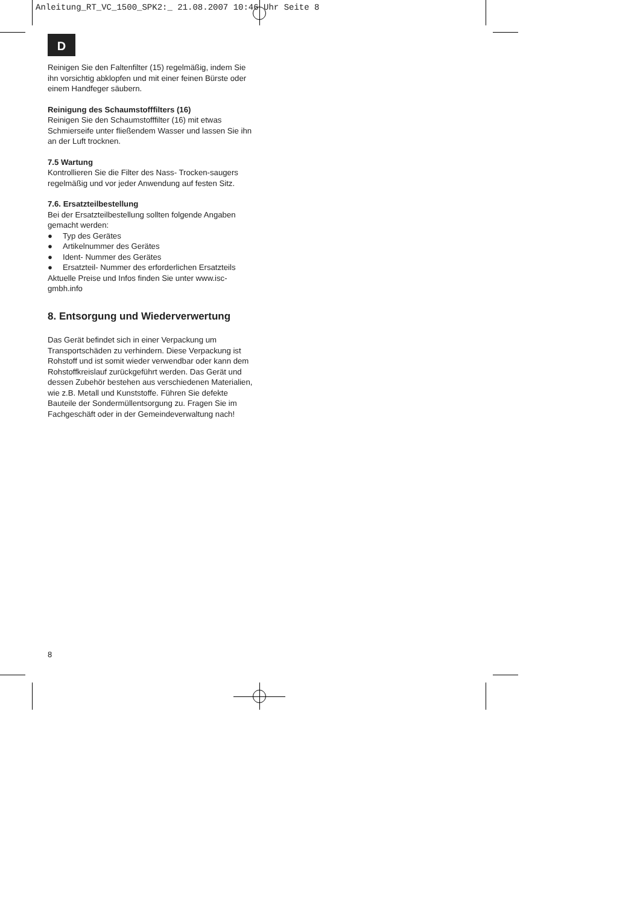Anleitung_RT_VC_1500_SPK2:_ 21.08.2007 10:46 Uhr Seite 8
D
Reinigen Sie den Faltenfilter (15) regelmäßig, indem Sie ihn vorsichtig abklopfen und mit einer feinen Bürste oder einem Handfeger säubern.
Reinigung des Schaumstofffilters (16)
Reinigen Sie den Schaumstofffilter (16) mit etwas Schmierseife unter fließendem Wasser und lassen Sie ihn an der Luft trocknen.
7.5 Wartung
Kontrollieren Sie die Filter des Nass- Trocken-saugers regelmäßig und vor jeder Anwendung auf festen Sitz.
7.6. Ersatzteilbestellung
Bei der Ersatzteilbestellung sollten folgende Angaben gemacht werden:
● Typ des Gerätes
● Artikelnummer des Gerätes
● Ident- Nummer des Gerätes
● Ersatzteil- Nummer des erforderlichen Ersatzteils
Aktuelle Preise und Infos finden Sie unter www.isc-gmbh.info
8. Entsorgung und Wiederverwertung
Das Gerät befindet sich in einer Verpackung um Transportschäden zu verhindern. Diese Verpackung ist Rohstoff und ist somit wieder verwendbar oder kann dem Rohstoffkreislauf zurückgeführt werden. Das Gerät und dessen Zubehör bestehen aus verschiedenen Materialien, wie z.B. Metall und Kunststoffe. Führen Sie defekte Bauteile der Sondermüllentsorgung zu. Fragen Sie im Fachgeschäft oder in der Gemeindeverwaltung nach!
8